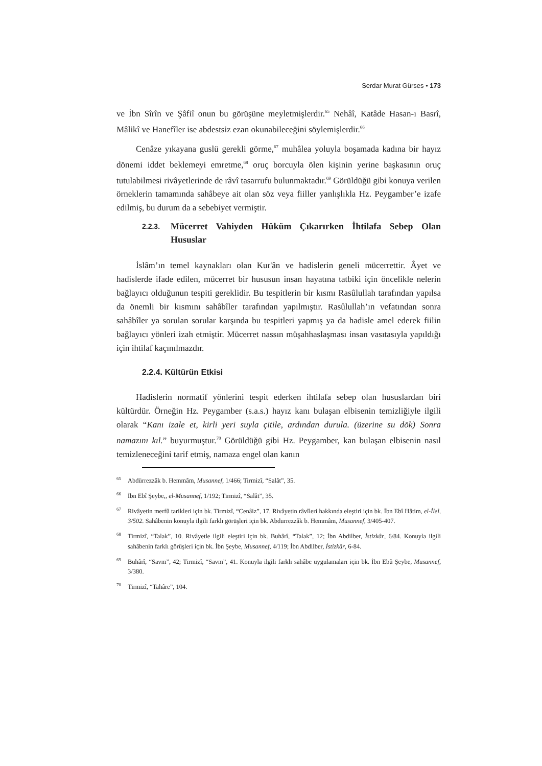Serdar Murat Gürses • 173
ve İbn Sîrîn ve Şâfiî onun bu görüşüne meyletmişlerdir.<sup>65</sup> Nehâî, Katâde Hasan-ı Basrî, Mâlikî ve Hanefîler ise abdestsiz ezan okunabileceğini söylemişlerdir.<sup>66</sup>
Cenâze yıkayana guslü gerekli görme,<sup>67</sup> muhâlea yoluyla boşamada kadına bir hayız dönemi iddet beklemeyi emretme,<sup>68</sup> oruç borcuyla ölen kişinin yerine başkasının oruç tutulabilmesi rivâyetlerinde de râvî tasarrufu bulunmaktadır.<sup>69</sup> Görüldüğü gibi konuya verilen örneklerin tamamında sahâbeye ait olan söz veya fiiller yanlışlıkla Hz. Peygamber’e izafe edilmiş, bu durum da a sebebiyet vermiştir.
2.2.3. Mücerret Vahiyden Hüküm Çıkarırken İhtilafa Sebep Olan Hususlar
İslâm’ın temel kaynakları olan Kur'ân ve hadislerin geneli mücerrettir. Âyet ve hadislerde ifade edilen, mücerret bir hususun insan hayatına tatbiki için öncelikle nelerin bağlayıcı olduğunun tespiti gereklidir. Bu tespitlerin bir kısmı Rasûlullah tarafından yapılsa da önemli bir kısmını sahâbîler tarafından yapılmıştır. Rasûlullah’ın vefatından sonra sahâbîler ya sorulan sorular karşında bu tespitleri yapmış ya da hadisle amel ederek fiilin bağlayıcı yönleri izah etmiştir. Mücerret nassın müşahhaslaşması insan vasıtasıyla yapıldığı için ihtilaf kaçınılmazdır.
2.2.4. Kültürün Etkisi
Hadislerin normatif yönlerini tespit ederken ihtilafa sebep olan hususlardan biri kültürdür. Örneğin Hz. Peygamber (s.a.s.) hayız kanı bulaşan elbisenin temizliğiyle ilgili olarak “Kanı izale et, kirli yeri suyla çitile, ardından durula. (üzerine su dök) Sonra namazını kıl.” buyurmuştur.<sup>70</sup> Görüldüğü gibi Hz. Peygamber, kan bulaşan elbisenin nasıl temizleneceğini tarif etmiş, namaza engel olan kanın
<sup>65</sup> Abdürrezzâk b. Hemmâm, Musannef, 1/466; Tirmizî, “Salât”, 35.
<sup>66</sup> İbn Ebî Şeybe,, el-Musannef, 1/192; Tirmizî, “Salât”, 35.
<sup>67</sup> Rivâyetin merfû tarikleri için bk. Tirmizî, “Cenâiz”, 17. Rivâyetin râvîleri hakkında eleştiri için bk. İbn Ebî Hâtim, el-İlel, 3/502. Sahâbenin konuyla ilgili farklı görüşleri için bk. Abdurrezzâk b. Hemmâm, Musannef, 3/405-407.
<sup>68</sup> Tirmizî, “Talak”, 10. Rivâyetle ilgili eleştiri için bk. Buhârî, “Talak”, 12; İbn Abdilber, İstizkâr, 6/84. Konuyla ilgili sahâbenin farklı görüşleri için bk. İbn Şeybe, Musannef, 4/119; İbn Abdilber, İstizkâr, 6-84.
<sup>69</sup> Buhârî, “Savm”, 42; Tirmizî, “Savm”, 41. Konuyla ilgili farklı sahâbe uygulamaları için bk. İbn Ebû Şeybe, Musannef, 3/380.
<sup>70</sup> Tirmizî, “Tahâre”, 104.